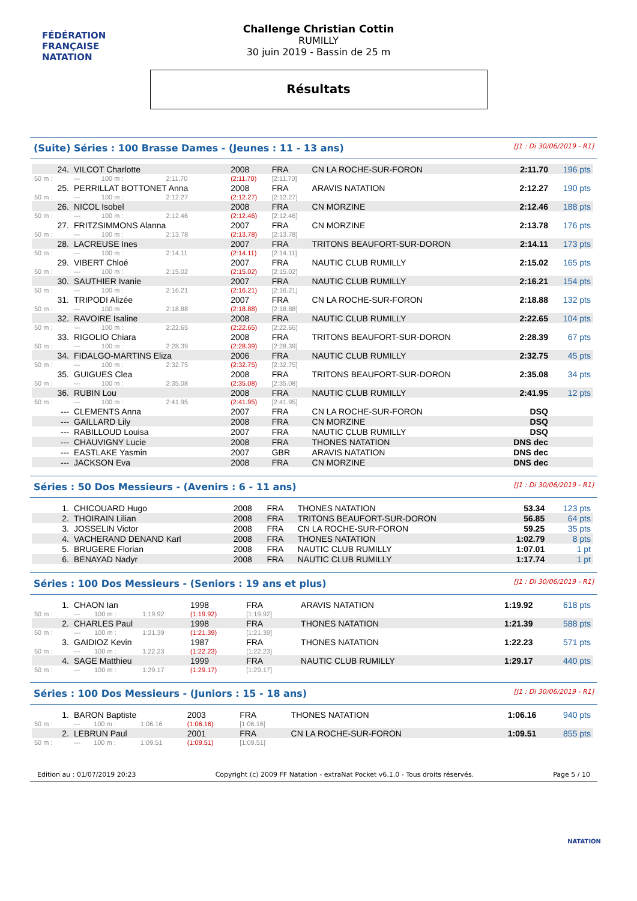FÉDÉRATION FRANÇAISE
NATATION
Challenge Christian Cottin
RUMILLY
30 juin 2019 - Bassin de 25 m
Résultats
(Suite) Séries : 100 Brasse Dames - (Jeunes : 11 - 13 ans) [J1 : Di 30/06/2019 - R1]
| 24. | VILCOT Charlotte | | | 2008 | FRA | CN LA ROCHE-SUR-FORON | 2:11.70 | 196 pts |
| 50 m : | --- | 100 m : | 2:11.70 | (2:11.70) | [2:11.70] | | | |
| 25. | PERRILLAT BOTTONET Anna | | | 2008 | FRA | ARAVIS NATATION | 2:12.27 | 190 pts |
| 50 m : | --- | 100 m : | 2:12.27 | (2:12.27) | [2:12.27] | | | |
| 26. | NICOL Isobel | | | 2008 | FRA | CN MORZINE | 2:12.46 | 188 pts |
| 50 m : | --- | 100 m : | 2:12.46 | (2:12.46) | [2:12.46] | | | |
| 27. | FRITZSIMMONS Alanna | | | 2007 | FRA | CN MORZINE | 2:13.78 | 176 pts |
| 50 m : | --- | 100 m : | 2:13.78 | (2:13.78) | [2:13.78] | | | |
| 28. | LACREUSE Ines | | | 2007 | FRA | TRITONS BEAUFORT-SUR-DORON | 2:14.11 | 173 pts |
| 50 m : | --- | 100 m : | 2:14.11 | (2:14.11) | [2:14.11] | | | |
| 29. | VIBERT Chloé | | | 2007 | FRA | NAUTIC CLUB RUMILLY | 2:15.02 | 165 pts |
| 50 m : | --- | 100 m : | 2:15.02 | (2:15.02) | [2:15.02] | | | |
| 30. | SAUTHIER Ivanie | | | 2007 | FRA | NAUTIC CLUB RUMILLY | 2:16.21 | 154 pts |
| 50 m : | --- | 100 m : | 2:16.21 | (2:16.21) | [2:16.21] | | | |
| 31. | TRIPODI Alizée | | | 2007 | FRA | CN LA ROCHE-SUR-FORON | 2:18.88 | 132 pts |
| 50 m : | --- | 100 m : | 2:18.88 | (2:18.88) | [2:18.88] | | | |
| 32. | RAVOIRE Isaline | | | 2008 | FRA | NAUTIC CLUB RUMILLY | 2:22.65 | 104 pts |
| 50 m : | --- | 100 m : | 2:22.65 | (2:22.65) | [2:22.65] | | | |
| 33. | RIGOLIO Chiara | | | 2008 | FRA | TRITONS BEAUFORT-SUR-DORON | 2:28.39 | 67 pts |
| 50 m : | --- | 100 m : | 2:28.39 | (2:28.39) | [2:28.39] | | | |
| 34. | FIDALGO-MARTINS Eliza | | | 2006 | FRA | NAUTIC CLUB RUMILLY | 2:32.75 | 45 pts |
| 50 m : | --- | 100 m : | 2:32.75 | (2:32.75) | [2:32.75] | | | |
| 35. | GUIGUES Clea | | | 2008 | FRA | TRITONS BEAUFORT-SUR-DORON | 2:35.08 | 34 pts |
| 50 m : | --- | 100 m : | 2:35.08 | (2:35.08) | [2:35.08] | | | |
| 36. | RUBIN Lou | | | 2008 | FRA | NAUTIC CLUB RUMILLY | 2:41.95 | 12 pts |
| 50 m : | --- | 100 m : | 2:41.95 | (2:41.95) | [2:41.95] | | | |
| --- | CLEMENTS Anna | | | 2007 | FRA | CN LA ROCHE-SUR-FORON | DSQ | |
| --- | GAILLARD Lily | | | 2008 | FRA | CN MORZINE | DSQ | |
| --- | RABILLOUD Louisa | | | 2007 | FRA | NAUTIC CLUB RUMILLY | DSQ | |
| --- | CHAUVIGNY Lucie | | | 2008 | FRA | THONES NATATION | DNS dec | |
| --- | EASTLAKE Yasmin | | | 2007 | GBR | ARAVIS NATATION | DNS dec | |
| --- | JACKSON Eva | | | 2008 | FRA | CN MORZINE | DNS dec | |
Séries : 50 Dos Messieurs - (Avenirs : 6 - 11 ans) [J1 : Di 30/06/2019 - R1]
| 1. | CHICOUARD Hugo | 2008 | FRA | THONES NATATION | 53.34 | 123 pts |
| 2. | THOIRAIN Lilian | 2008 | FRA | TRITONS BEAUFORT-SUR-DORON | 56.85 | 64 pts |
| 3. | JOSSELIN Victor | 2008 | FRA | CN LA ROCHE-SUR-FORON | 59.25 | 35 pts |
| 4. | VACHERAND DENAND Karl | 2008 | FRA | THONES NATATION | 1:02.79 | 8 pts |
| 5. | BRUGERE Florian | 2008 | FRA | NAUTIC CLUB RUMILLY | 1:07.01 | 1 pt |
| 6. | BENAYAD Nadyr | 2008 | FRA | NAUTIC CLUB RUMILLY | 1:17.74 | 1 pt |
Séries : 100 Dos Messieurs - (Seniors : 19 ans et plus) [J1 : Di 30/06/2019 - R1]
| 1. | CHAON Ian | | | 1998 | FRA | ARAVIS NATATION | 1:19.92 | 618 pts |
| 50 m : | --- | 100 m : | 1:19.92 | (1:19.92) | [1:19.92] | | | |
| 2. | CHARLES Paul | | | 1998 | FRA | THONES NATATION | 1:21.39 | 588 pts |
| 50 m : | --- | 100 m : | 1:21.39 | (1:21.39) | [1:21.39] | | | |
| 3. | GAIDIOZ Kevin | | | 1987 | FRA | THONES NATATION | 1:22.23 | 571 pts |
| 50 m : | --- | 100 m : | 1:22.23 | (1:22.23) | [1:22.23] | | | |
| 4. | SAGE Matthieu | | | 1999 | FRA | NAUTIC CLUB RUMILLY | 1:29.17 | 440 pts |
| 50 m : | --- | 100 m : | 1:29.17 | (1:29.17) | [1:29.17] | | | |
Séries : 100 Dos Messieurs - (Juniors : 15 - 18 ans) [J1 : Di 30/06/2019 - R1]
| 1. | BARON Baptiste | | | 2003 | FRA | THONES NATATION | 1:06.16 | 940 pts |
| 50 m : | --- | 100 m : | 1:06.16 | (1:06.16) | [1:06.16] | | | |
| 2. | LEBRUN Paul | | | 2001 | FRA | CN LA ROCHE-SUR-FORON | 1:09.51 | 855 pts |
| 50 m : | --- | 100 m : | 1:09.51 | (1:09.51) | [1:09.51] | | | |
Edition au : 01/07/2019 20:23 Copyright (c) 2009 FF Natation - extraNat Pocket v6.1.0 - Tous droits réservés. Page 5 / 10
NATATION